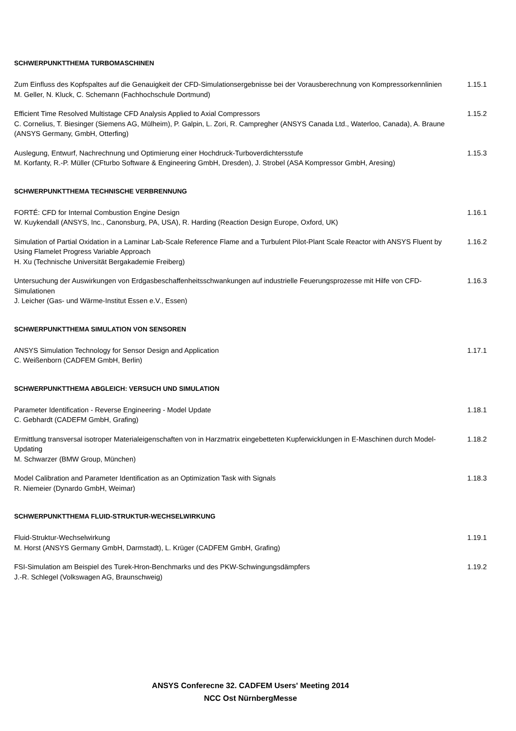SCHWERPUNKTTHEMA TURBOMASCHINEN
Zum Einfluss des Kopfspaltes auf die Genauigkeit der CFD-Simulationsergebnisse bei der Vorausberechnung von Kompressorkennlinien
M. Geller, N. Kluck, C. Schemann (Fachhochschule Dortmund)
1.15.1
Efficient Time Resolved Multistage CFD Analysis Applied to Axial Compressors
C. Cornelius, T. Biesinger (Siemens AG, Mülheim), P. Galpin, L. Zori, R. Campregher (ANSYS Canada Ltd., Waterloo, Canada), A. Braune (ANSYS Germany, GmbH, Otterfing)
1.15.2
Auslegung, Entwurf, Nachrechnung und Optimierung einer Hochdruck-Turboverdichtersstufe
M. Korfanty, R.-P. Müller (CFturbo Software & Engineering GmbH, Dresden), J. Strobel (ASA Kompressor GmbH, Aresing)
1.15.3
SCHWERPUNKTTHEMA TECHNISCHE VERBRENNUNG
FORTÉ: CFD for Internal Combustion Engine Design
W. Kuykendall (ANSYS, Inc., Canonsburg, PA, USA), R. Harding (Reaction Design Europe, Oxford, UK)
1.16.1
Simulation of Partial Oxidation in a Laminar Lab-Scale Reference Flame and a Turbulent Pilot-Plant Scale Reactor with ANSYS Fluent by Using Flamelet Progress Variable Approach
H. Xu (Technische Universität Bergakademie Freiberg)
1.16.2
Untersuchung der Auswirkungen von Erdgasbeschaffenheitsschwankungen auf industrielle Feuerungsprozesse mit Hilfe von CFD-Simulationen
J. Leicher (Gas- und Wärme-Institut Essen e.V., Essen)
1.16.3
SCHWERPUNKTTHEMA SIMULATION VON SENSOREN
ANSYS Simulation Technology for Sensor Design and Application
C. Weißenborn (CADFEM GmbH, Berlin)
1.17.1
SCHWERPUNKTTHEMA ABGLEICH: VERSUCH UND SIMULATION
Parameter Identification - Reverse Engineering - Model Update
C. Gebhardt (CADEFM GmbH, Grafing)
1.18.1
Ermittlung transversal isotroper Materialeigenschaften von in Harzmatrix eingebetteten Kupferwicklungen in E-Maschinen durch Model-Updating
M. Schwarzer (BMW Group, München)
1.18.2
Model Calibration and Parameter Identification as an Optimization Task with Signals
R. Niemeier (Dynardo GmbH, Weimar)
1.18.3
SCHWERPUNKTTHEMA FLUID-STRUKTUR-WECHSELWIRKUNG
Fluid-Struktur-Wechselwirkung
M. Horst (ANSYS Germany GmbH, Darmstadt), L. Krüger (CADFEM GmbH, Grafing)
1.19.1
FSI-Simulation am Beispiel des Turek-Hron-Benchmarks und des PKW-Schwingungsdämpfers
J.-R. Schlegel (Volkswagen AG, Braunschweig)
1.19.2
ANSYS Conferecne 32. CADFEM Users' Meeting 2014
NCC Ost NürnbergMesse